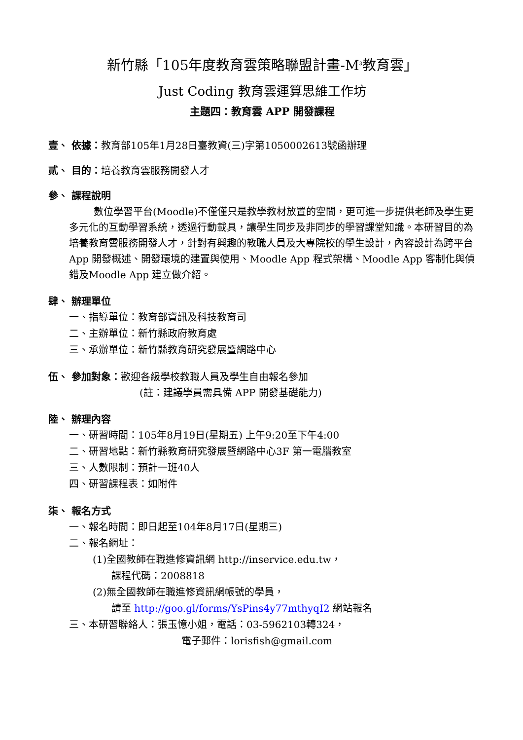新竹縣「105年度教育雲策略聯盟計畫-M<sup>3</sup>教育雲」
Just Coding 教育雲運算思維工作坊
主題四：教育雲 APP 開發課程
壹、 依據：教育部105年1月28日臺教資(三)字第1050002613號函辦理
貳、 目的：培養教育雲服務開發人才
參、 課程說明
數位學習平台(Moodle)不僅僅只是教學教材放置的空間，更可進一步提供老師及學生更多元化的互動學習系統，透過行動載具，讓學生同步及非同步的學習課堂知識。本研習目的為培養教育雲服務開發人才，針對有興趣的教職人員及大專院校的學生設計，內容設計為跨平台 App 開發概述、開發環境的建置與使用、Moodle App 程式架構、Moodle App 客制化與偵錯及Moodle App 建立做介紹。
肆、 辦理單位
一、指導單位：教育部資訊及科技教育司
二、主辦單位：新竹縣政府教育處
三、承辦單位：新竹縣教育研究發展暨網路中心
伍、 參加對象：歡迎各級學校教職人員及學生自由報名參加
(註：建議學員需具備 APP 開發基礎能力)
陸、 辦理內容
一、研習時間：105年8月19日(星期五) 上午9:20至下午4:00
二、研習地點：新竹縣教育研究發展暨網路中心3F 第一電腦教室
三、人數限制：預計一班40人
四、研習課程表：如附件
柒、 報名方式
一、報名時間：即日起至104年8月17日(星期三)
二、報名網址：
(1)全國教師在職進修資訊網 http://inservice.edu.tw，
課程代碼：2008818
(2)無全國教師在職進修資訊網帳號的學員，
請至 http://goo.gl/forms/YsPins4y77mthyqI2 網站報名
三、本研習聯絡人：張玉憶小姐，電話：03-5962103轉324，
電子郵件：lorisfish@gmail.com